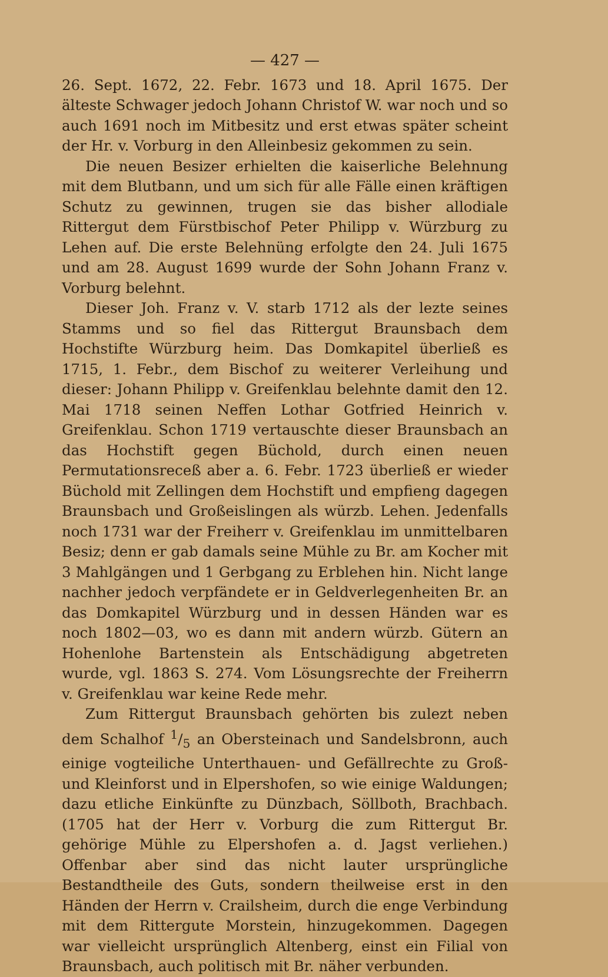— 427 —
26. Sept. 1672, 22. Febr. 1673 und 18. April 1675. Der älteste Schwager jedoch Johann Christof W. war noch und so auch 1691 noch im Mitbesitz und erst etwas später scheint der Hr. v. Vorburg in den Alleinbesiz gekommen zu sein.
Die neuen Besizer erhielten die kaiserliche Belehnung mit dem Blutbann, und um sich für alle Fälle einen kräftigen Schutz zu gewinnen, trugen sie das bisher allodiale Rittergut dem Fürstbischof Peter Philipp v. Würzburg zu Lehen auf. Die erste Belehnüng erfolgte den 24. Juli 1675 und am 28. August 1699 wurde der Sohn Johann Franz v. Vorburg belehnt.
Dieser Joh. Franz v. V. starb 1712 als der lezte seines Stamms und so fiel das Rittergut Braunsbach dem Hochstifte Würzburg heim. Das Domkapitel überließ es 1715, 1. Febr., dem Bischof zu weiterer Verleihung und dieser: Johann Philipp v. Greifenklau belehnte damit den 12. Mai 1718 seinen Neffen Lothar Gotfried Heinrich v. Greifenklau. Schon 1719 vertauschte dieser Braunsbach an das Hochstift gegen Büchold, durch einen neuen Permutationsreceß aber a. 6. Febr. 1723 überließ er wieder Büchold mit Zellingen dem Hochstift und empfieng dagegen Braunsbach und Großeislingen als würzb. Lehen. Jedenfalls noch 1731 war der Freiherr v. Greifenklau im unmittelbaren Besiz; denn er gab damals seine Mühle zu Br. am Kocher mit 3 Mahlgängen und 1 Gerbgang zu Erblehen hin. Nicht lange nachher jedoch verpfändete er in Geldverlegenheiten Br. an das Domkapitel Würzburg und in dessen Händen war es noch 1802—03, wo es dann mit andern würzb. Gütern an Hohenlohe Bartenstein als Entschädigung abgetreten wurde, vgl. 1863 S. 274. Vom Lösungsrechte der Freiherrn v. Greifenklau war keine Rede mehr.
Zum Rittergut Braunsbach gehörten bis zulezt neben dem Schalhof 1/5 an Obersteinach und Sandelsbronn, auch einige vogteiliche Unterthauen- und Gefällrechte zu Groß- und Kleinforst und in Elpershofen, so wie einige Waldungen; dazu etliche Einkünfte zu Dünzbach, Söllboth, Brachbach. (1705 hat der Herr v. Vorburg die zum Rittergut Br. gehörige Mühle zu Elpershofen a. d. Jagst verliehen.) Offenbar aber sind das nicht lauter ursprüngliche Bestandtheile des Guts, sondern theilweise erst in den Händen der Herrn v. Crailsheim, durch die enge Verbindung mit dem Rittergute Morstein, hinzugekommen. Dagegen war vielleicht ursprünglich Altenberg, einst ein Filial von Braunsbach, auch politisch mit Br. näher verbunden.